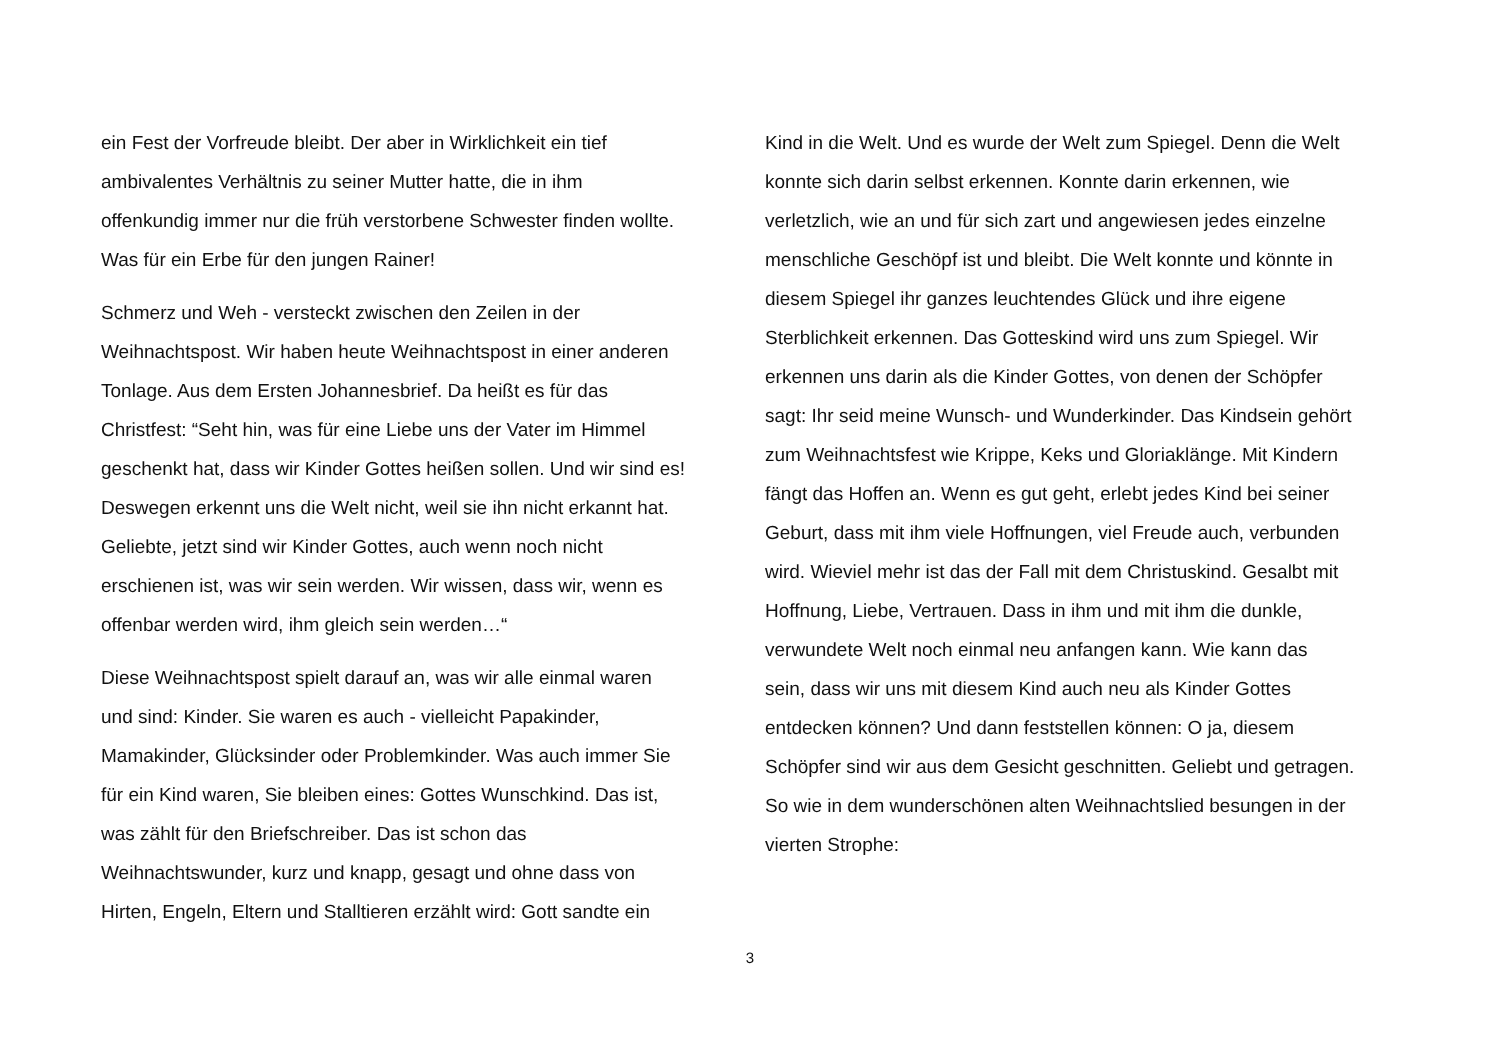ein Fest der Vorfreude bleibt. Der aber in Wirklichkeit ein tief
ambivalentes Verhältnis zu seiner Mutter hatte, die in ihm
offenkundig immer nur die früh verstorbene Schwester finden wollte.
Was für ein Erbe für den jungen Rainer!
Schmerz und Weh - versteckt zwischen den Zeilen in der
Weihnachtspost. Wir haben heute Weihnachtspost in einer anderen
Tonlage. Aus dem Ersten Johannesbrief. Da heißt es für das
Christfest: “Seht hin, was für eine Liebe uns der Vater im Himmel
geschenkt hat, dass wir Kinder Gottes heißen sollen. Und wir sind es!
Deswegen erkennt uns die Welt nicht, weil sie ihn nicht erkannt hat.
Geliebte, jetzt sind wir Kinder Gottes, auch wenn noch nicht
erschienen ist, was wir sein werden. Wir wissen, dass wir, wenn es
offenbar werden wird, ihm gleich sein werden…“
Diese Weihnachtspost spielt darauf an, was wir alle einmal waren
und sind: Kinder. Sie waren es auch - vielleicht Papakinder,
Mamakinder, Glücksinder oder Problemkinder. Was auch immer Sie
für ein Kind waren, Sie bleiben eines: Gottes Wunschkind. Das ist,
was zählt für den Briefschreiber. Das ist schon das
Weihnachtswunder, kurz und knapp, gesagt und ohne dass von
Hirten, Engeln, Eltern und Stalltieren erzählt wird: Gott sandte ein
Kind in die Welt. Und es wurde der Welt zum Spiegel. Denn die Welt
konnte sich darin selbst erkennen. Konnte darin erkennen, wie
verletzlich, wie an und für sich zart und angewiesen jedes einzelne
menschliche Geschöpf ist und bleibt. Die Welt konnte und könnte in
diesem Spiegel ihr ganzes leuchtendes Glück und ihre eigene
Sterblichkeit erkennen. Das Gotteskind wird uns zum Spiegel. Wir
erkennen uns darin als die Kinder Gottes, von denen der Schöpfer
sagt: Ihr seid meine Wunsch- und Wunderkinder. Das Kindsein gehört
zum Weihnachtsfest wie Krippe, Keks und Gloriaklänge. Mit Kindern
fängt das Hoffen an. Wenn es gut geht, erlebt jedes Kind bei seiner
Geburt, dass mit ihm viele Hoffnungen, viel Freude auch, verbunden
wird. Wieviel mehr ist das der Fall mit dem Christuskind. Gesalbt mit
Hoffnung, Liebe, Vertrauen. Dass in ihm und mit ihm die dunkle,
verwundete Welt noch einmal neu anfangen kann. Wie kann das
sein, dass wir uns mit diesem Kind auch neu als Kinder Gottes
entdecken können? Und dann feststellen können: O ja, diesem
Schöpfer sind wir aus dem Gesicht geschnitten. Geliebt und getragen.
So wie in dem wunderschönen alten Weihnachtslied besungen in der
vierten Strophe:
3